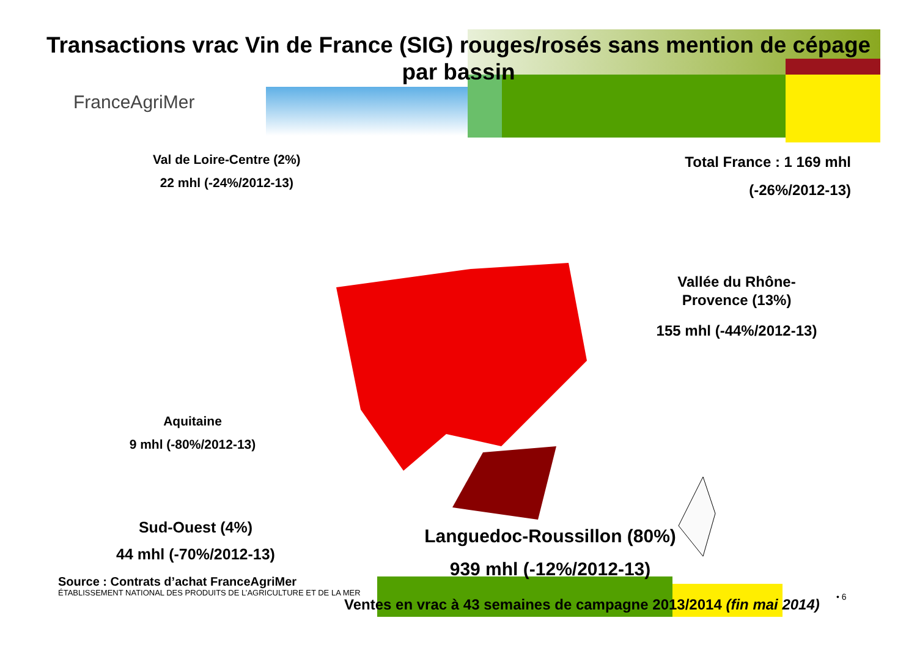Transactions vrac Vin de France (SIG) rouges/rosés sans mention de cépage
par bassin
FranceAgriMer
Val de Loire-Centre (2%)
22 mhl (-24%/2012-13)
Total France : 1 169 mhl
(-26%/2012-13)
Vallée du Rhône-Provence (13%)
155 mhl (-44%/2012-13)
Aquitaine
9 mhl (-80%/2012-13)
Sud-Ouest (4%)
44 mhl (-70%/2012-13)
Languedoc-Roussillon (80%)
939 mhl (-12%/2012-13)
Source : Contrats d’achat FranceAgriMer
ÉTABLISSEMENT NATIONAL DES PRODUITS DE L’AGRICULTURE ET DE LA MER
Ventes en vrac à 43 semaines de campagne 2013/2014 (fin mai 2014)
• 6